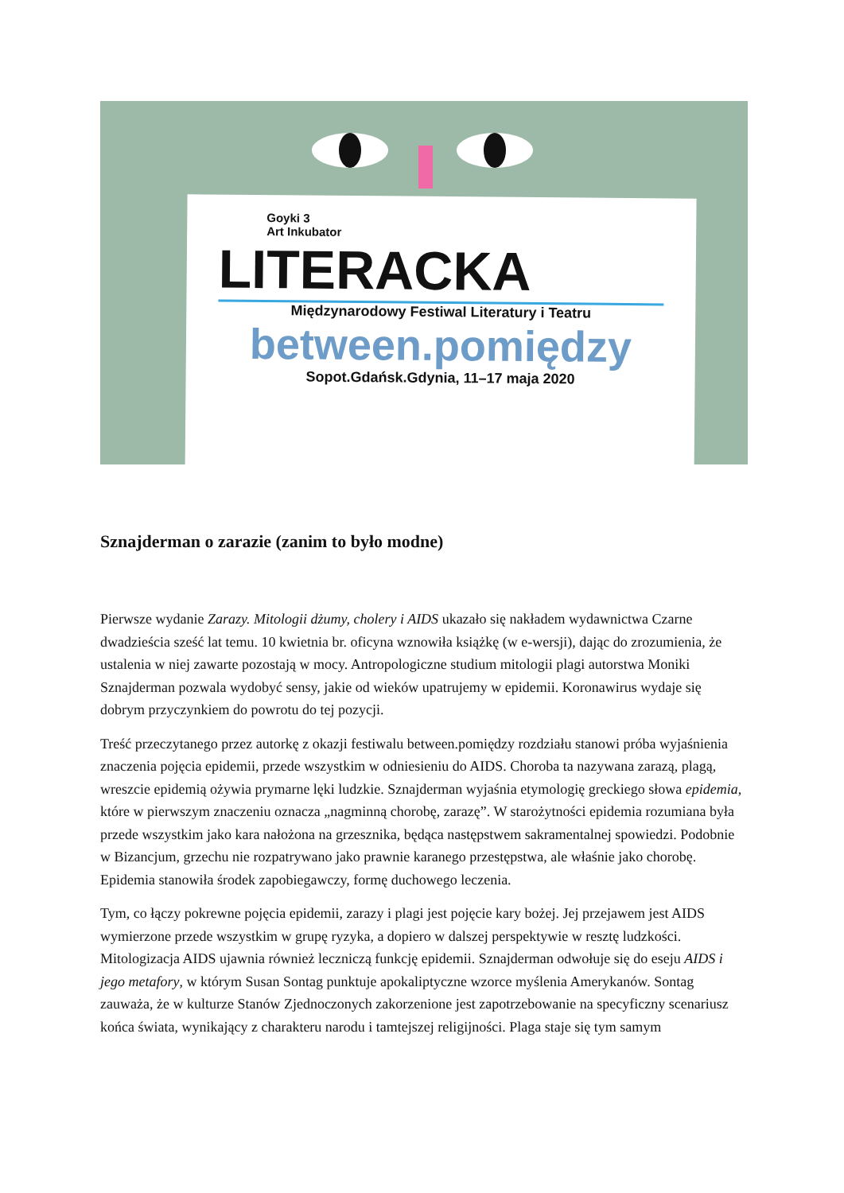Goyki 3
Art Inkubator
LITERACKA
Międzynarodowy Festiwal Literatury i Teatru
between.pomiędzy
Sopot.Gdańsk.Gdynia, 11–17 maja 2020
Sznajderman o zarazie (zanim to było modne)
Pierwsze wydanie Zarazy. Mitologii dżumy, cholery i AIDS ukazało się nakładem wydawnictwa Czarne dwadzieścia sześć lat temu. 10 kwietnia br. oficyna wznowiła książkę (w e-wersji), dając do zrozumienia, że ustalenia w niej zawarte pozostają w mocy. Antropologiczne studium mitologii plagi autorstwa Moniki Sznajderman pozwala wydobyć sensy, jakie od wieków upatrujemy w epidemii. Koronawirus wydaje się dobrym przyczynkiem do powrotu do tej pozycji.
Treść przeczytanego przez autorkę z okazji festiwalu between.pomiędzy rozdziału stanowi próba wyjaśnienia znaczenia pojęcia epidemii, przede wszystkim w odniesieniu do AIDS. Choroba ta nazywana zarazą, plagą, wreszcie epidemią ożywia prymarne lęki ludzkie. Sznajderman wyjaśnia etymologię greckiego słowa epidemia, które w pierwszym znaczeniu oznacza „nagminną chorobę, zarazę”. W starożytności epidemia rozumiana była przede wszystkim jako kara nałożona na grzesznika, będąca następstwem sakramentalnej spowiedzi. Podobnie w Bizancjum, grzechu nie rozpatrywano jako prawnie karanego przestępstwa, ale właśnie jako chorobę. Epidemia stanowiła środek zapobiegawczy, formę duchowego leczenia.
Tym, co łączy pokrewne pojęcia epidemii, zarazy i plagi jest pojęcie kary bożej. Jej przejawem jest AIDS wymierzone przede wszystkim w grupę ryzyka, a dopiero w dalszej perspektywie w resztę ludzkości. Mitologizacja AIDS ujawnia również leczniczą funkcję epidemii. Sznajderman odwołuje się do eseju AIDS i jego metafory, w którym Susan Sontag punktuje apokaliptyczne wzorce myślenia Amerykanów. Sontag zauważa, że w kulturze Stanów Zjednoczonych zakorzenione jest zapotrzebowanie na specyficzny scenariusz końca świata, wynikający z charakteru narodu i tamtejszej religijności. Plaga staje się tym samym